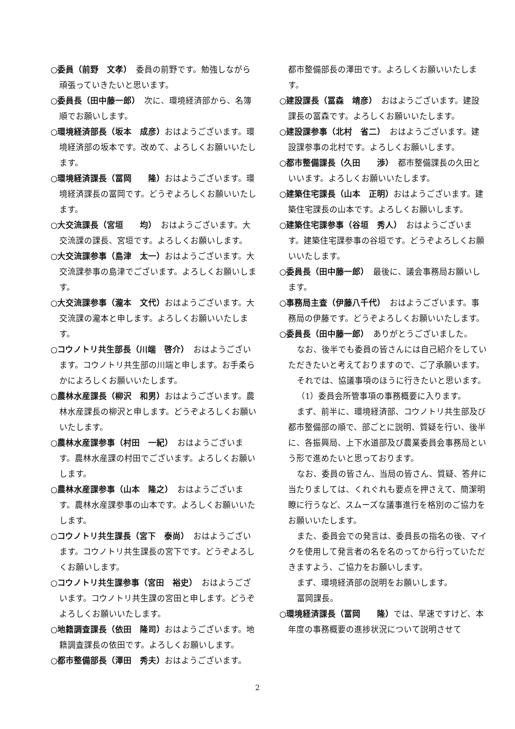○委員（前野　文孝）　委員の前野です。勉強しながら頑張っていきたいと思います。
○委員長（田中藤一郎）　次に、環境経済部から、名簿順でお願いします。
○環境経済部長（坂本　成彦）おはようございます。環境経済部の坂本です。改めて、よろしくお願いいたします。
○環境経済課長（冨岡　　隆）おはようございます。環境経済課長の冨岡です。どうぞよろしくお願いいたします。
○大交流課長（宮垣　　均）　おはようございます。大交流課の課長、宮垣です。よろしくお願いします。
○大交流課参事（島津　太一）おはようございます。大交流課参事の島津でございます。よろしくお願いします。
○大交流課参事（瀧本　文代）おはようございます。大交流課の瀧本と申します。よろしくお願いいたします。
○コウノトリ共生部長（川端　啓介）　おはようございます。コウノトリ共生部の川端と申します。お手柔らかによろしくお願いいたします。
○農林水産課長（柳沢　和男）おはようございます。農林水産課長の柳沢と申します。どうぞよろしくお願いいたします。
○農林水産課参事（村田　一紀）　おはようございます。農林水産課の村田でございます。よろしくお願いします。
○農林水産課参事（山本　隆之）　おはようございます。農林水産課参事の山本です。よろしくお願いいたします。
○コウノトリ共生課長（宮下　泰尚）　おはようございます。コウノトリ共生課長の宮下です。どうぞよろしくお願いします。
○コウノトリ共生課参事（宮田　裕史）　おはようございます。コウノトリ共生課の宮田と申します。どうぞよろしくお願いいたします。
○地籍調査課長（依田　隆司）おはようございます。地籍調査課長の依田です。よろしくお願いします。
○都市整備部長（澤田　秀夫）おはようございます。
都市整備部長の澤田です。よろしくお願いいたします。
○建設課長（冨森　靖彦）　おはようございます。建設課長の冨森です。よろしくお願いいたします。
○建設課参事（北村　省二）　おはようございます。建設課参事の北村です。よろしくお願いします。
○都市整備課長（久田　　渉）　都市整備課長の久田といいます。よろしくお願いいたします。
○建築住宅課長（山本　正明）おはようございます。建築住宅課長の山本です。よろしくお願いします。
○建築住宅課参事（谷垣　秀人）　おはようございます。建築住宅課参事の谷垣です。どうぞよろしくお願いいたします。
○委員長（田中藤一郎）　最後に、議会事務局お願いします。
○事務局主査（伊藤八千代）　おはようございます。事務局の伊藤です。どうぞよろしくお願いいたします。
○委員長（田中藤一郎）　ありがとうございました。
なお、後半でも委員の皆さんには自己紹介をしていただきたいと考えておりますので、ご了承願います。
それでは、協議事項のほうに行きたいと思います。
（1）委員会所管事項の事務概要に入ります。
まず、前半に、環境経済部、コウノトリ共生部及び都市整備部の順で、部ごとに説明、質疑を行い、後半に、各振興局、上下水道部及び農業委員会事務局という形で進めたいと思っております。
なお、委員の皆さん、当局の皆さん、質疑、答弁に当たりましては、くれぐれも要点を押さえて、簡潔明瞭に行うなど、スムーズな議事進行を格別のご協力をお願いいたします。
また、委員会での発言は、委員長の指名の後、マイクを使用して発言者の名を名のってから行っていただきますよう、ご協力をお願いします。
まず、環境経済部の説明をお願いします。
冨岡課長。
○環境経済課長（冨岡　　隆）では、早速ですけど、本年度の事務概要の進捗状況について説明させて
2